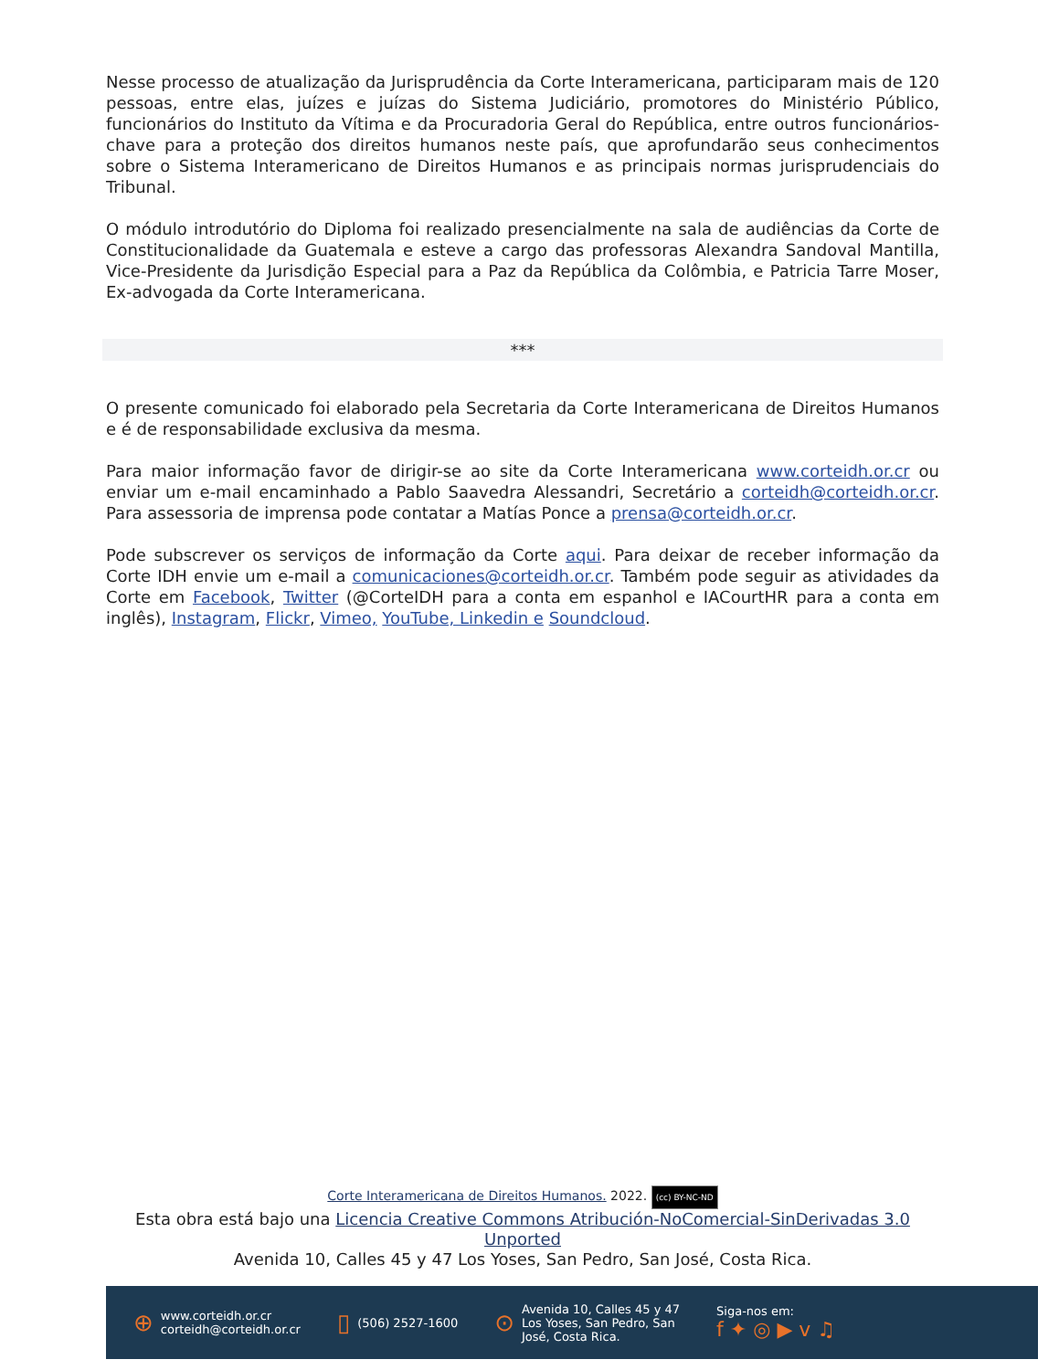Nesse processo de atualização da Jurisprudência da Corte Interamericana, participaram mais de 120 pessoas, entre elas, juízes e juízas do Sistema Judiciário, promotores do Ministério Público, funcionários do Instituto da Vítima e da Procuradoria Geral do República, entre outros funcionários-chave para a proteção dos direitos humanos neste país, que aprofundarão seus conhecimentos sobre o Sistema Interamericano de Direitos Humanos e as principais normas jurisprudenciais do Tribunal.
O módulo introdutório do Diploma foi realizado presencialmente na sala de audiências da Corte de Constitucionalidade da Guatemala e esteve a cargo das professoras Alexandra Sandoval Mantilla, Vice-Presidente da Jurisdição Especial para a Paz da República da Colômbia, e Patricia Tarre Moser, Ex-advogada da Corte Interamericana.
***
O presente comunicado foi elaborado pela Secretaria da Corte Interamericana de Direitos Humanos e é de responsabilidade exclusiva da mesma.
Para maior informação favor de dirigir-se ao site da Corte Interamericana www.corteidh.or.cr ou enviar um e-mail encaminhado a Pablo Saavedra Alessandri, Secretário a corteidh@corteidh.or.cr. Para assessoria de imprensa pode contatar a Matías Ponce a prensa@corteidh.or.cr.
Pode subscrever os serviços de informação da Corte aqui. Para deixar de receber informação da Corte IDH envie um e-mail a comunicaciones@corteidh.or.cr. Também pode seguir as atividades da Corte em Facebook, Twitter (@CorteIDH para a conta em espanhol e IACourtHR para a conta em inglês), Instagram, Flickr, Vimeo, YouTube, Linkedin e Soundcloud.
Corte Interamericana de Direitos Humanos. 2022. (cc) BY-NC-ND
Esta obra está bajo una Licencia Creative Commons Atribución-NoComercial-SinDerivadas 3.0 Unported
Avenida 10, Calles 45 y 47 Los Yoses, San Pedro, San José, Costa Rica.
⊕ www.corteidh.or.cr
corteidh@corteidh.or.cr
▯ (506) 2527-1600
⊙ Avenida 10, Calles 45 y 47
Los Yoses, San Pedro, San
José, Costa Rica.
Siga-nos em:
f ✦ ◎ ▶ v ♫